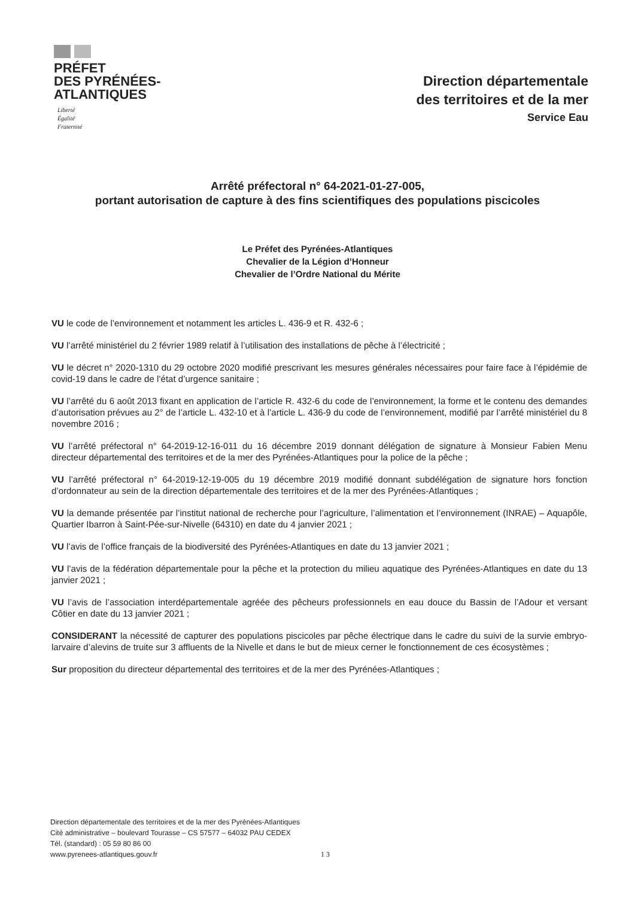PRÉFET
DES PYRÉNÉES-
ATLANTIQUES
Liberté
Égalité
Fraternité
Direction départementale
des territoires et de la mer
Service Eau
Arrêté préfectoral n° 64-2021-01-27-005,
portant autorisation de capture à des fins scientifiques des populations piscicoles
Le Préfet des Pyrénées-Atlantiques
Chevalier de la Légion d’Honneur
Chevalier de l’Ordre National du Mérite
VU le code de l’environnement et notamment les articles L. 436-9 et R. 432-6 ;
VU l’arrêté ministériel du 2 février 1989 relatif à l’utilisation des installations de pêche à l’électricité ;
VU le décret n° 2020-1310 du 29 octobre 2020 modifié prescrivant les mesures générales nécessaires pour faire face à l’épidémie de covid-19 dans le cadre de l’état d’urgence sanitaire ;
VU l’arrêté du 6 août 2013 fixant en application de l’article R. 432-6 du code de l’environnement, la forme et le contenu des demandes d’autorisation prévues au 2° de l’article L. 432-10 et à l’article L. 436-9 du code de l’environnement, modifié par l’arrêté ministériel du 8 novembre 2016 ;
VU l’arrêté préfectoral n° 64-2019-12-16-011 du 16 décembre 2019 donnant délégation de signature à Monsieur Fabien Menu directeur départemental des territoires et de la mer des Pyrénées-Atlantiques pour la police de la pêche ;
VU l’arrêté préfectoral n° 64-2019-12-19-005 du 19 décembre 2019 modifié donnant subdélégation de signature hors fonction d’ordonnateur au sein de la direction départementale des territoires et de la mer des Pyrénées-Atlantiques ;
VU la demande présentée par l’institut national de recherche pour l’agriculture, l’alimentation et l’environnement (INRAE) – Aquapôle, Quartier Ibarron à Saint-Pée-sur-Nivelle (64310) en date du 4 janvier 2021 ;
VU l’avis de l’office français de la biodiversité des Pyrénées-Atlantiques en date du 13 janvier 2021 ;
VU l’avis de la fédération départementale pour la pêche et la protection du milieu aquatique des Pyrénées-Atlantiques en date du 13 janvier 2021 ;
VU l’avis de l’association interdépartementale agréée des pêcheurs professionnels en eau douce du Bassin de l’Adour et versant Côtier en date du 13 janvier 2021 ;
CONSIDERANT la nécessité de capturer des populations piscicoles par pêche électrique dans le cadre du suivi de la survie embryo-larvaire d’alevins de truite sur 3 affluents de la Nivelle et dans le but de mieux cerner le fonctionnement de ces écosystèmes ;
Sur proposition du directeur départemental des territoires et de la mer des Pyrénées-Atlantiques ;
Direction départementale des territoires et de la mer des Pyrénées-Atlantiques
Cité administrative – boulevard Tourasse – CS 57577 – 64032 PAU CEDEX
Tél. (standard) : 05 59 80 86 00
www.pyrenees-atlantiques.gouv.fr
1 3